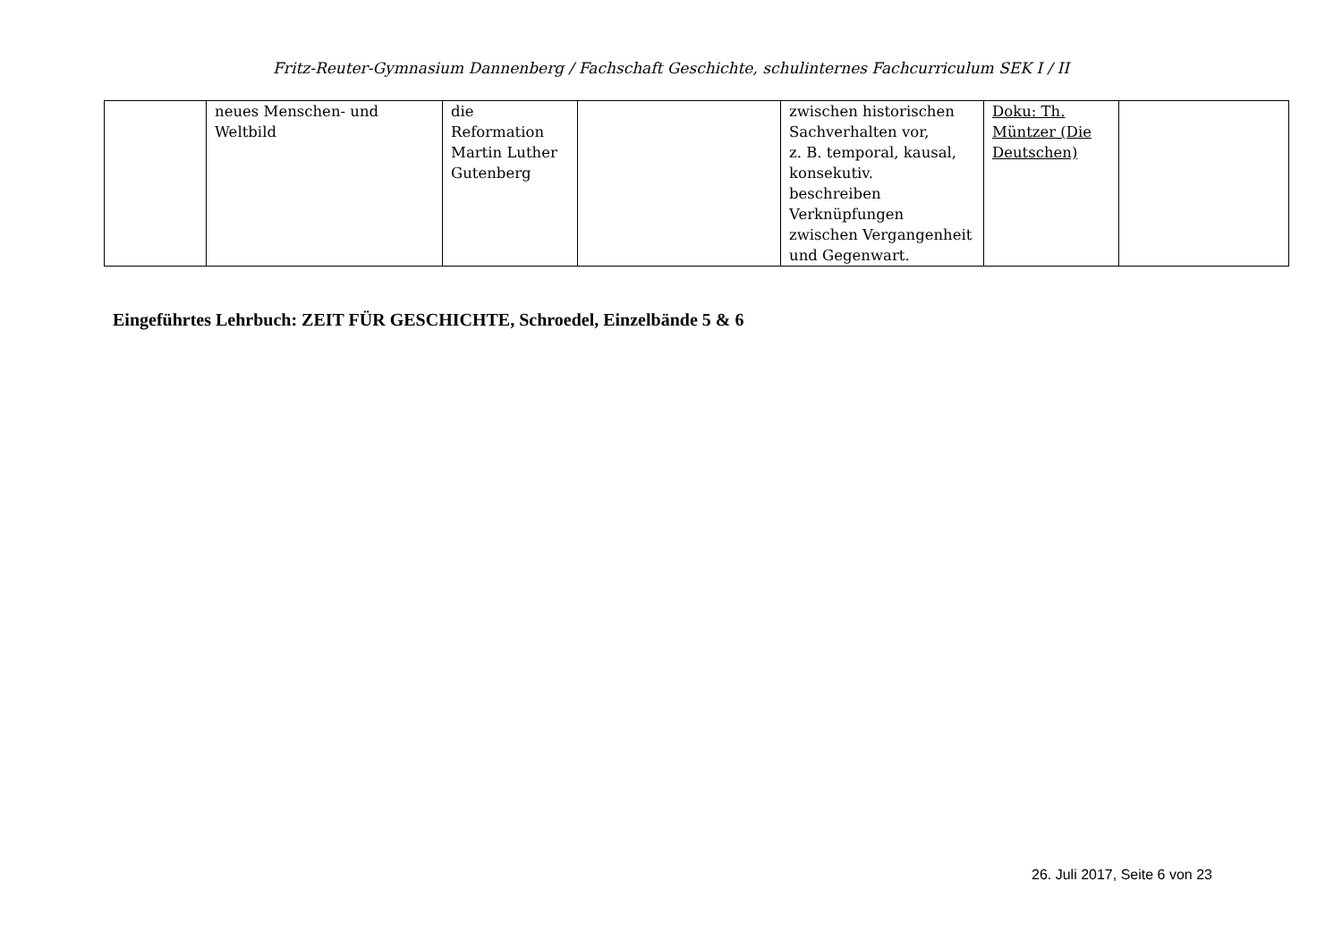Fritz-Reuter-Gymnasium Dannenberg / Fachschaft Geschichte, schulinternes Fachcurriculum SEK I / II
| | neues Menschen- und Weltbild | die Reformation Martin Luther Gutenberg | | zwischen historischen Sachverhalten vor, z. B. temporal, kausal, konsekutiv. beschreiben Verknüpfungen zwischen Vergangenheit und Gegenwart. | Doku: Th. Müntzer (Die Deutschen) | |
Eingeführtes Lehrbuch: ZEIT FÜR GESCHICHTE, Schroedel, Einzelbände 5 & 6
26. Juli 2017, Seite 6 von 23